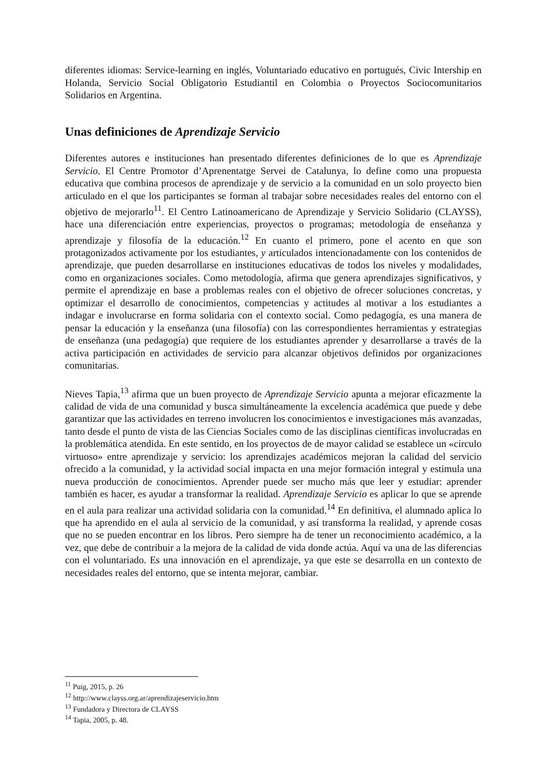diferentes idiomas: Service-learning en inglés, Voluntariado educativo en portugués, Civic Intership en Holanda, Servicio Social Obligatorio Estudiantil en Colombia o Proyectos Sociocomunitarios Solidarios en Argentina.
Unas definiciones de Aprendizaje Servicio
Diferentes autores e instituciones han presentado diferentes definiciones de lo que es Aprendizaje Servicio. El Centre Promotor d’Aprenentatge Servei de Catalunya, lo define como una propuesta educativa que combina procesos de aprendizaje y de servicio a la comunidad en un solo proyecto bien articulado en el que los participantes se forman al trabajar sobre necesidades reales del entorno con el objetivo de mejorarlo<sup>11</sup>. El Centro Latinoamericano de Aprendizaje y Servicio Solidario (CLAYSS), hace una diferenciación entre experiencias, proyectos o programas; metodología de enseñanza y aprendizaje y filosofía de la educación.<sup>12</sup> En cuanto el primero, pone el acento en que son protagonizados activamente por los estudiantes, y articulados intencionadamente con los contenidos de aprendizaje, que pueden desarrollarse en instituciones educativas de todos los niveles y modalidades, como en organizaciones sociales. Como metodología, afirma que genera aprendizajes significativos, y permite el aprendizaje en base a problemas reales con el objetivo de ofrecer soluciones concretas, y optimizar el desarrollo de conocimientos, competencias y actitudes al motivar a los estudiantes a indagar e involucrarse en forma solidaria con el contexto social. Como pedagogía, es una manera de pensar la educación y la enseñanza (una filosofía) con las correspondientes herramientas y estrategias de enseñanza (una pedagogía) que requiere de los estudiantes aprender y desarrollarse a través de la activa participación en actividades de servicio para alcanzar objetivos definidos por organizaciones comunitarias.
Nieves Tapia,<sup>13</sup> afirma que un buen proyecto de Aprendizaje Servicio apunta a mejorar eficazmente la calidad de vida de una comunidad y busca simultáneamente la excelencia académica que puede y debe garantizar que las actividades en terreno involucren los conocimientos e investigaciones más avanzadas, tanto desde el punto de vista de las Ciencias Sociales como de las disciplinas científicas involucradas en la problemática atendida. En este sentido, en los proyectos de de mayor calidad se establece un «círculo virtuoso» entre aprendizaje y servicio: los aprendizajes académicos mejoran la calidad del servicio ofrecido a la comunidad, y la actividad social impacta en una mejor formación integral y estimula una nueva producción de conocimientos. Aprender puede ser mucho más que leer y estudiar: aprender también es hacer, es ayudar a transformar la realidad. Aprendizaje Servicio es aplicar lo que se aprende en el aula para realizar una actividad solidaria con la comunidad.<sup>14</sup> En definitiva, el alumnado aplica lo que ha aprendido en el aula al servicio de la comunidad, y así transforma la realidad, y aprende cosas que no se pueden encontrar en los libros. Pero siempre ha de tener un reconocimiento académico, a la vez, que debe de contribuir a la mejora de la calidad de vida donde actúa. Aquí va una de las diferencias con el voluntariado. Es una innovación en el aprendizaje, ya que este se desarrolla en un contexto de necesidades reales del entorno, que se intenta mejorar, cambiar.
<sup>11</sup> Puig, 2015, p. 26
<sup>12</sup> http://www.clayss.org.ar/aprendizajeservicio.htm
<sup>13</sup> Fundadora y Directora de CLAYSS
<sup>14</sup> Tapia, 2005, p. 48.